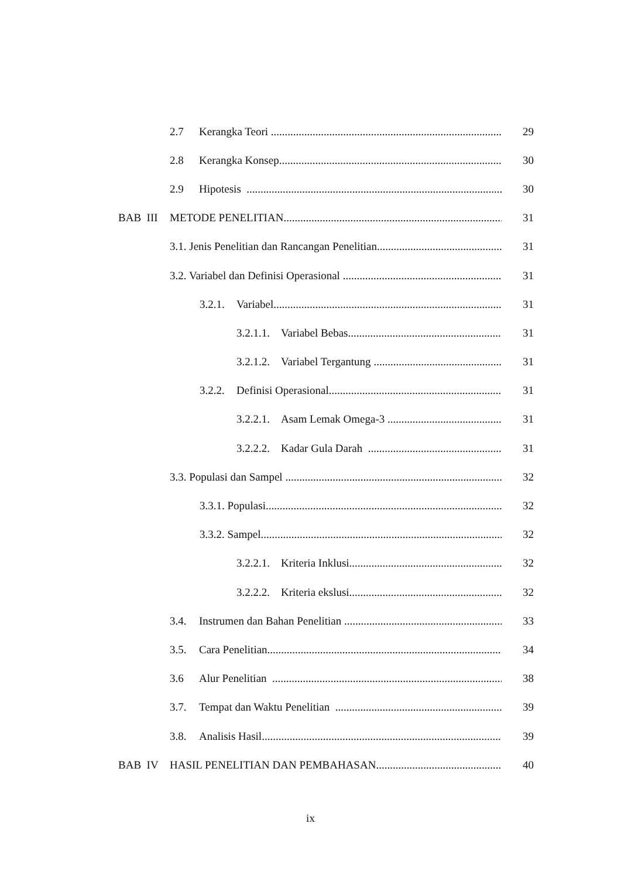2.7 Kerangka Teori 29
2.8 Kerangka Konsep 30
2.9 Hipotesis 30
BAB III METODE PENELITIAN 31
3.1. Jenis Penelitian dan Rancangan Penelitian 31
3.2. Variabel dan Definisi Operasional 31
3.2.1. Variabel 31
3.2.1.1. Variabel Bebas 31
3.2.1.2. Variabel Tergantung 31
3.2.2. Definisi Operasional 31
3.2.2.1. Asam Lemak Omega-3 31
3.2.2.2. Kadar Gula Darah 31
3.3. Populasi dan Sampel 32
3.3.1. Populasi 32
3.3.2. Sampel 32
3.2.2.1. Kriteria Inklusi 32
3.2.2.2. Kriteria ekslusi 32
3.4. Instrumen dan Bahan Penelitian 33
3.5. Cara Penelitian 34
3.6 Alur Penelitian 38
3.7. Tempat dan Waktu Penelitian 39
3.8. Analisis Hasil 39
BAB IV HASIL PENELITIAN DAN PEMBAHASAN 40
ix